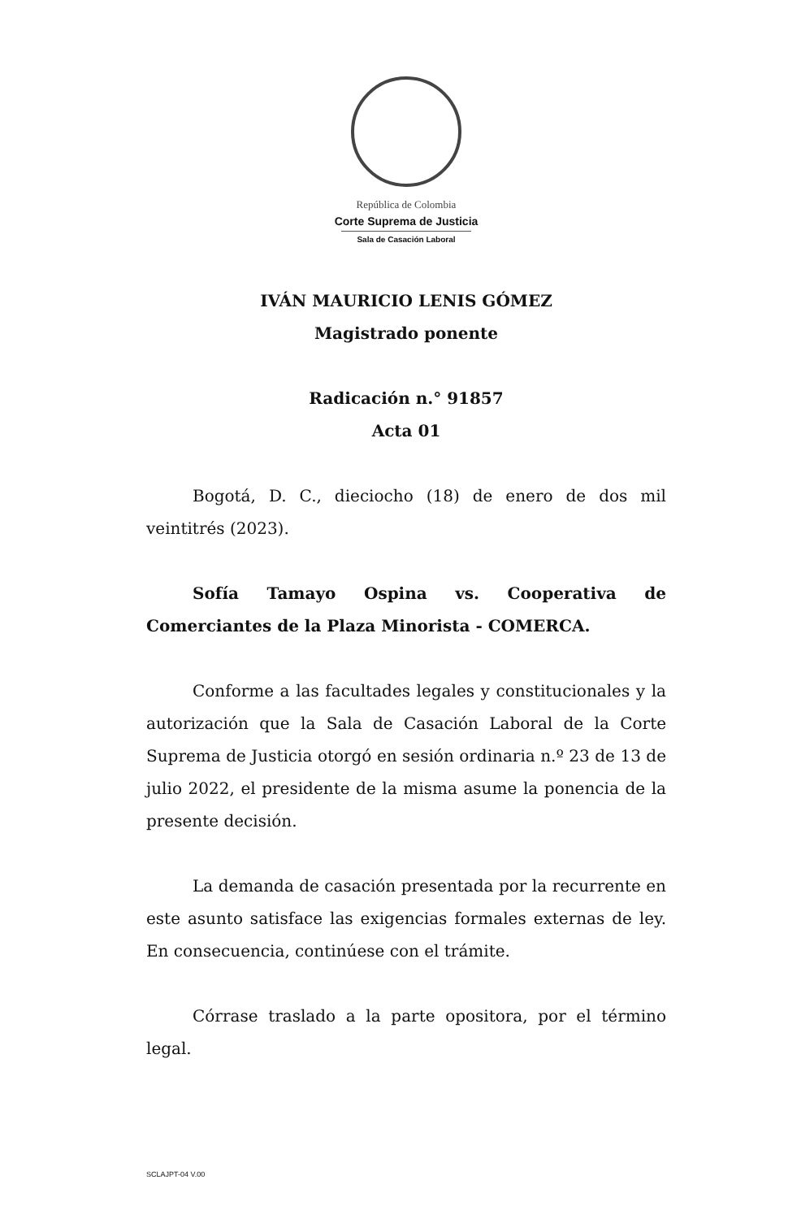República de Colombia
Corte Suprema de Justicia
Sala de Casación Laboral
IVÁN MAURICIO LENIS GÓMEZ
Magistrado ponente
Radicación n.° 91857
Acta 01
Bogotá, D. C., dieciocho (18) de enero de dos mil veintitrés (2023).
Sofía Tamayo Ospina vs. Cooperativa de Comerciantes de la Plaza Minorista - COMERCA.
Conforme a las facultades legales y constitucionales y la autorización que la Sala de Casación Laboral de la Corte Suprema de Justicia otorgó en sesión ordinaria n.º 23 de 13 de julio 2022, el presidente de la misma asume la ponencia de la presente decisión.
La demanda de casación presentada por la recurrente en este asunto satisface las exigencias formales externas de ley. En consecuencia, continúese con el trámite.
Córrase traslado a la parte opositora, por el término legal.
SCLAJPT-04 V.00